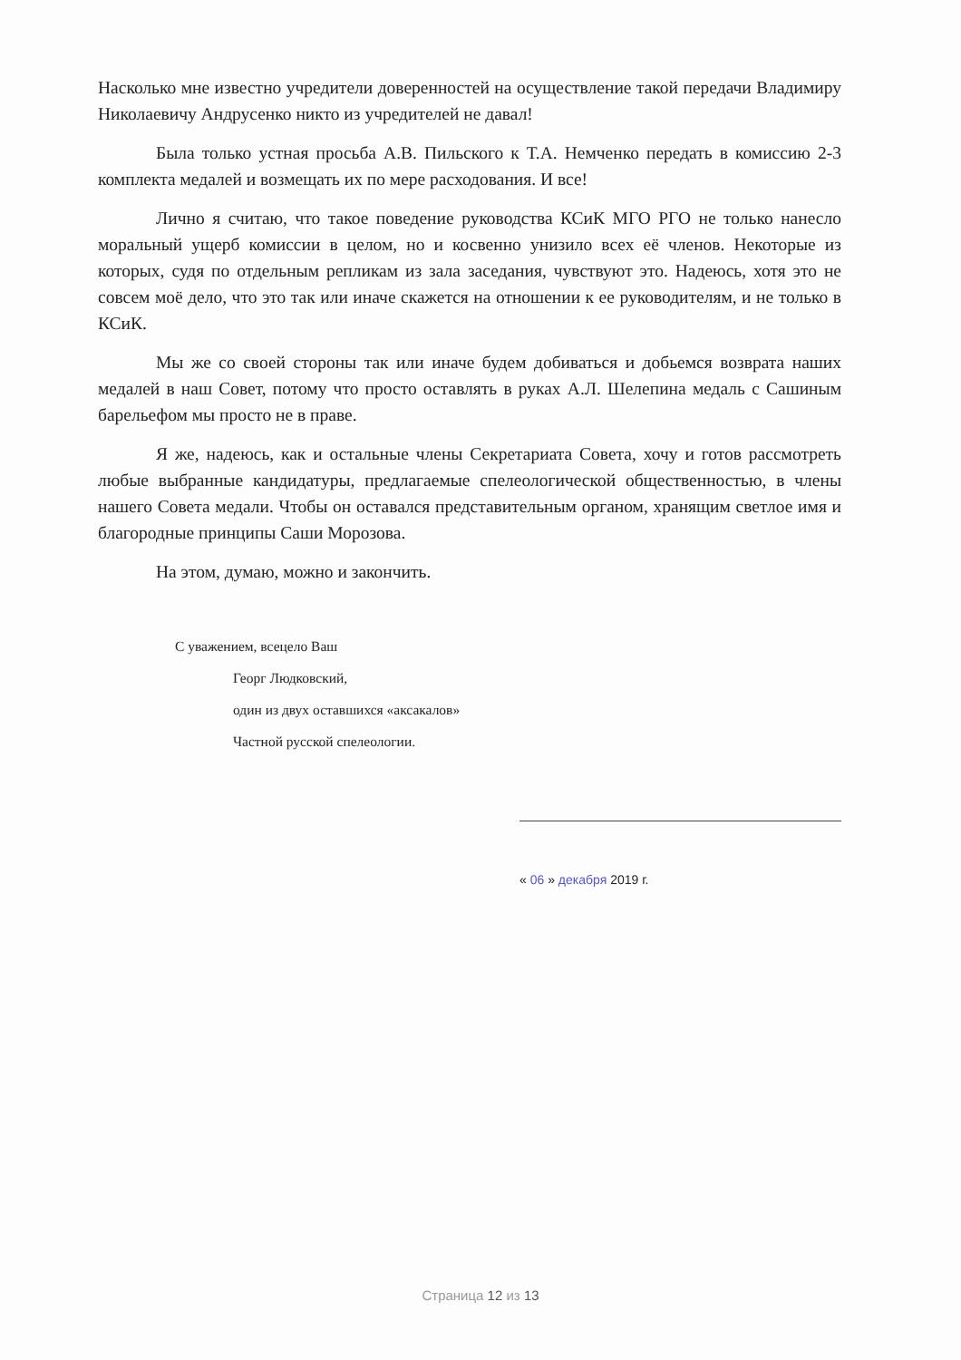Насколько мне известно учредители доверенностей на осуществление такой передачи Владимиру Николаевичу Андрусенко никто из учредителей не давал!
Была только устная просьба А.В. Пильского к Т.А. Немченко передать в комиссию 2-3 комплекта медалей и возмещать их по мере расходования. И все!
Лично я считаю, что такое поведение руководства КСиК МГО РГО не только нанесло моральный ущерб комиссии в целом, но и косвенно унизило всех её членов. Некоторые из которых, судя по отдельным репликам из зала заседания, чувствуют это. Надеюсь, хотя это не совсем моё дело, что это так или иначе скажется на отношении к ее руководителям, и не только в КСиК.
Мы же со своей стороны так или иначе будем добиваться и добьемся возврата наших медалей в наш Совет, потому что просто оставлять в руках А.Л. Шелепина медаль с Сашиным барельефом мы просто не в праве.
Я же, надеюсь, как и остальные члены Секретариата Совета, хочу и готов рассмотреть любые выбранные кандидатуры, предлагаемые спелеологической общественностью, в члены нашего Совета медали. Чтобы он оставался представительным органом, хранящим светлое имя и благородные принципы Саши Морозова.
На этом, думаю, можно и закончить.
С уважением, всецело Ваш
Георг Людковский,
один из двух оставшихся «аксакалов»
Частной русской спелеологии.
« 06 » декабря 2019 г.
Страница 12 из 13